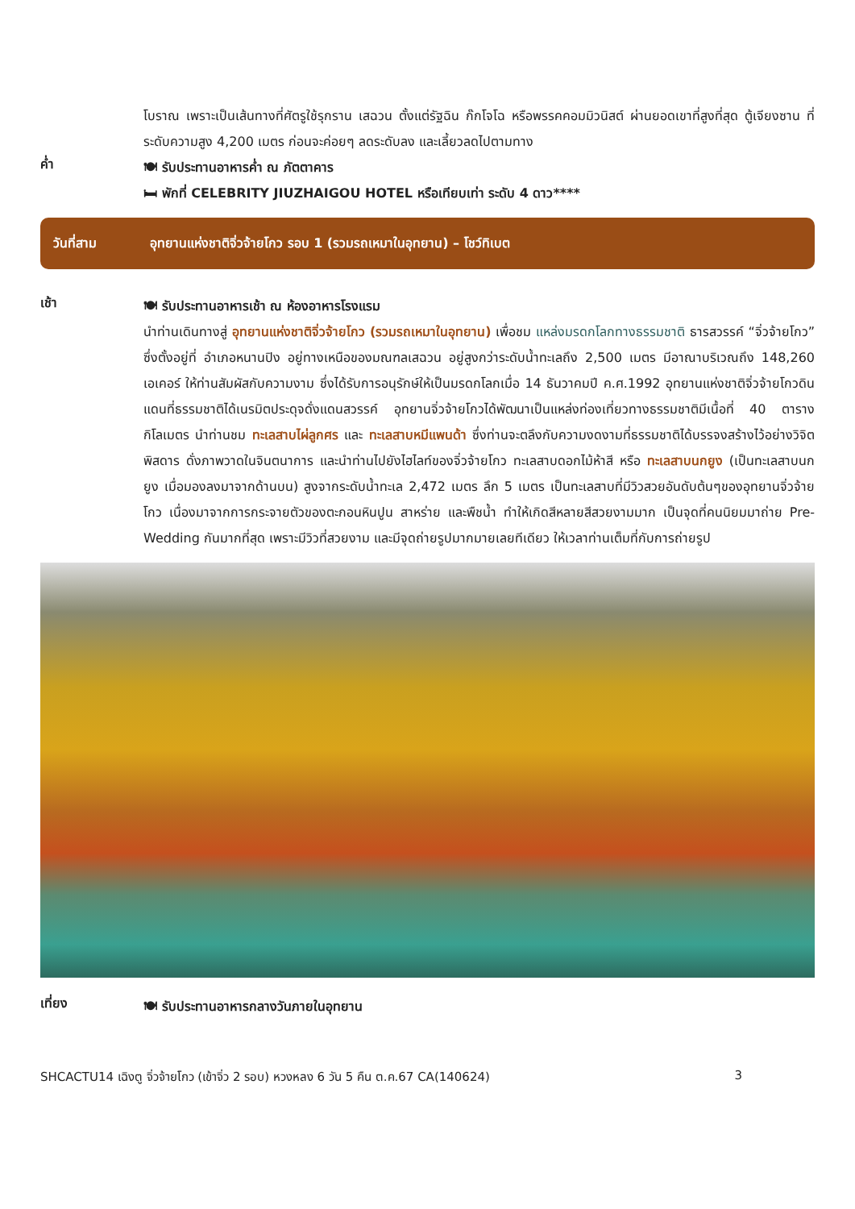โบราณ เพราะเป็นเส้นทางที่ศัตรูใช้รุกราน เสฉวน ตั้งแต่รัฐฉิน ก๊กโจโฉ หรือพรรคคอมมิวนิสต์ ผ่านยอดเขาที่สูงที่สุด ตู้เจียงซาน ที่ระดับความสูง 4,200 เมตร ก่อนจะค่อยๆ ลดระดับลง และเลี้ยวลดไปตามทาง
ค่ำ
🍽 รับประทานอาหารค่ำ ณ ภัตตาคาร
🛏 พักที่ CELEBRITY JIUZHAIGOU HOTEL หรือเทียบเท่า ระดับ 4 ดาว****
วันที่สาม อุทยานแห่งชาติจิ่วจ้ายโกว รอบ 1 (รวมรถเหมาในอุทยาน) – โชว์ทิเบต
เช้า
🍽 รับประทานอาหารเช้า ณ ห้องอาหารโรงแรม
นำท่านเดินทางสู่ อุทยานแห่งชาติจิ่วจ้ายโกว (รวมรถเหมาในอุทยาน) เพื่อชม แหล่งมรดกโลกทางธรรมชาติ ธารสวรรค์ “จิ่วจ้ายโกว” ซึ่งตั้งอยู่ที่ อำเภอหนานปิง อยู่ทางเหนือของมณฑลเสฉวน อยู่สูงกว่าระดับน้ำทะเลถึง 2,500 เมตร มีอาณาบริเวณถึง 148,260 เอเคอร์ ให้ท่านสัมผัสกับความงาม ซึ่งได้รับการอนุรักษ์ให้เป็นมรดกโลกเมื่อ 14 ธันวาคมปี ค.ศ.1992 อุทยานแห่งชาติจิ่วจ้ายโกวดินแดนที่ธรรมชาติได้เนรมิตประดุจดั่งแดนสวรรค์ อุทยานจิ่วจ้ายโกวได้พัฒนาเป็นแหล่งท่องเที่ยวทางธรรมชาติมีเนื้อที่ 40 ตารางกิโลเมตร นำท่านชม ทะเลสาบไผ่ลูกศร และ ทะเลสาบหมีแพนด้า ซึ่งท่านจะตลึงกับความงดงามที่ธรรมชาติได้บรรจงสร้างไว้อย่างวิจิตพิสดาร ดั่งภาพวาดในจินตนาการ และนำท่านไปยังไฮไลท์ของจิ่วจ้ายโกว ทะเลสาบดอกไม้ห้าสี หรือ ทะเลสาบนกยูง (เป็นทะเลสาบนกยูง เมื่อมองลงมาจากด้านบน) สูงจากระดับน้ำทะเล 2,472 เมตร ลึก 5 เมตร เป็นทะเลสาบที่มีวิวสวยอันดับต้นๆของอุทยานจิ่วจ้ายโกว เนื่องมาจากการกระจายตัวของตะกอนหินปูน สาหร่าย และพืชน้ำ ทำให้เกิดสีหลายสีสวยงามมาก เป็นจุดที่คนนิยมมาถ่าย Pre-Wedding กันมากที่สุด เพราะมีวิวที่สวยงาม และมีจุดถ่ายรูปมากมายเลยทีเดียว ให้เวลาท่านเต็มที่กับการถ่ายรูป
เที่ยง
🍽 รับประทานอาหารกลางวันภายในอุทยาน
SHCACTU14 เฉิงตู จิ่วจ้ายโกว (เข้าจิ่ว 2 รอบ) หวงหลง 6 วัน 5 คืน ต.ค.67 CA(140624) 3